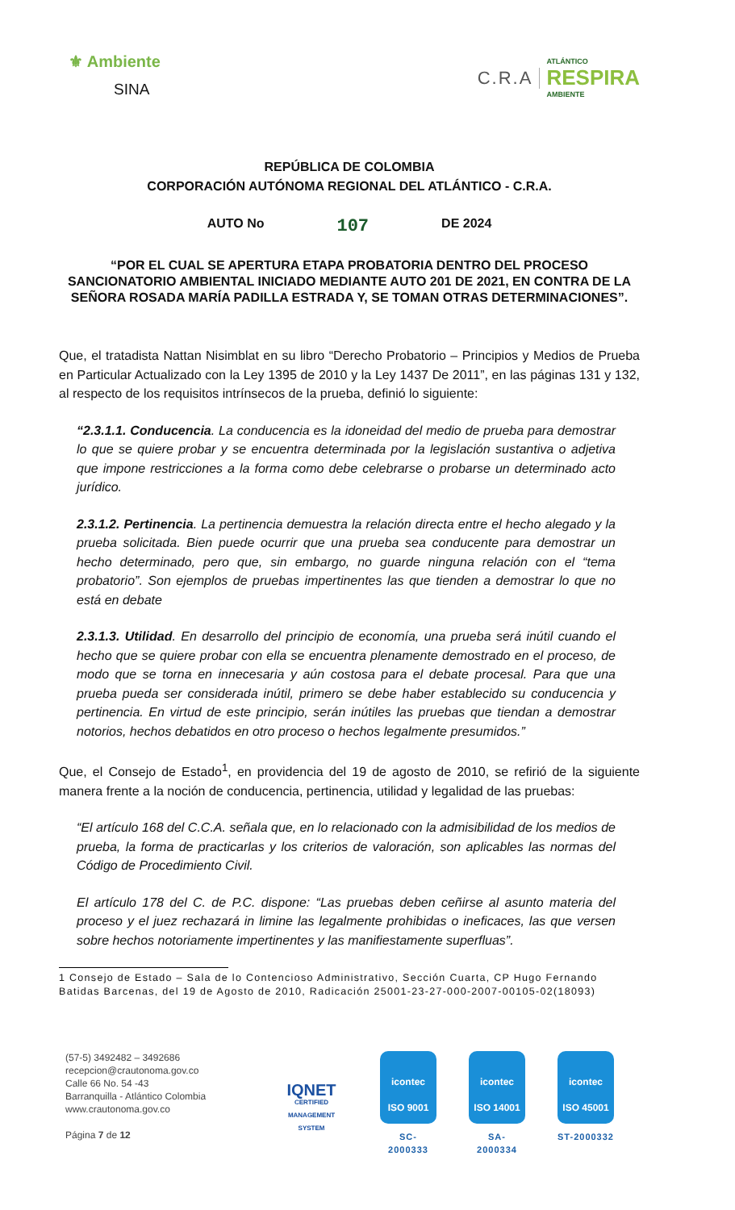⚜ Ambiente
SINA
C.R.A
ATLÁNTICO
RESPIRA
AMBIENTE
REPÚBLICA DE COLOMBIA
CORPORACIÓN AUTÓNOMA REGIONAL DEL ATLÁNTICO - C.R.A.
AUTO No 107 DE 2024
“POR EL CUAL SE APERTURA ETAPA PROBATORIA DENTRO DEL PROCESO SANCIONATORIO AMBIENTAL INICIADO MEDIANTE AUTO 201 DE 2021, EN CONTRA DE LA SEÑORA ROSADA MARÍA PADILLA ESTRADA Y, SE TOMAN OTRAS DETERMINACIONES”.
Que, el tratadista Nattan Nisimblat en su libro “Derecho Probatorio – Principios y Medios de Prueba en Particular Actualizado con la Ley 1395 de 2010 y la Ley 1437 De 2011”, en las páginas 131 y 132, al respecto de los requisitos intrínsecos de la prueba, definió lo siguiente:
“2.3.1.1. Conducencia. La conducencia es la idoneidad del medio de prueba para demostrar lo que se quiere probar y se encuentra determinada por la legislación sustantiva o adjetiva que impone restricciones a la forma como debe celebrarse o probarse un determinado acto jurídico.
2.3.1.2. Pertinencia. La pertinencia demuestra la relación directa entre el hecho alegado y la prueba solicitada. Bien puede ocurrir que una prueba sea conducente para demostrar un hecho determinado, pero que, sin embargo, no guarde ninguna relación con el “tema probatorio”. Son ejemplos de pruebas impertinentes las que tienden a demostrar lo que no está en debate
2.3.1.3. Utilidad. En desarrollo del principio de economía, una prueba será inútil cuando el hecho que se quiere probar con ella se encuentra plenamente demostrado en el proceso, de modo que se torna en innecesaria y aún costosa para el debate procesal. Para que una prueba pueda ser considerada inútil, primero se debe haber establecido su conducencia y pertinencia. En virtud de este principio, serán inútiles las pruebas que tiendan a demostrar notorios, hechos debatidos en otro proceso o hechos legalmente presumidos.”
Que, el Consejo de Estado<sup>1</sup>, en providencia del 19 de agosto de 2010, se refirió de la siguiente manera frente a la noción de conducencia, pertinencia, utilidad y legalidad de las pruebas:
“El artículo 168 del C.C.A. señala que, en lo relacionado con la admisibilidad de los medios de prueba, la forma de practicarlas y los criterios de valoración, son aplicables las normas del Código de Procedimiento Civil.
El artículo 178 del C. de P.C. dispone: “Las pruebas deben ceñirse al asunto materia del proceso y el juez rechazará in limine las legalmente prohibidas o ineficaces, las que versen sobre hechos notoriamente impertinentes y las manifiestamente superfluas”.
1 Consejo de Estado – Sala de lo Contencioso Administrativo, Sección Cuarta, CP Hugo Fernando Batidas Barcenas, del 19 de Agosto de 2010, Radicación 25001-23-27-000-2007-00105-02(18093)
(57-5) 3492482 – 3492686
recepcion@crautonoma.gov.co
Calle 66 No. 54 -43
Barranquilla - Atlántico Colombia
www.crautonoma.gov.co
Página 7 de 12
IQNET
CERTIFIED MANAGEMENT SYSTEM
icontec
ISO 9001
SC-2000333
icontec
ISO 14001
SA-2000334
icontec
ISO 45001
ST-2000332